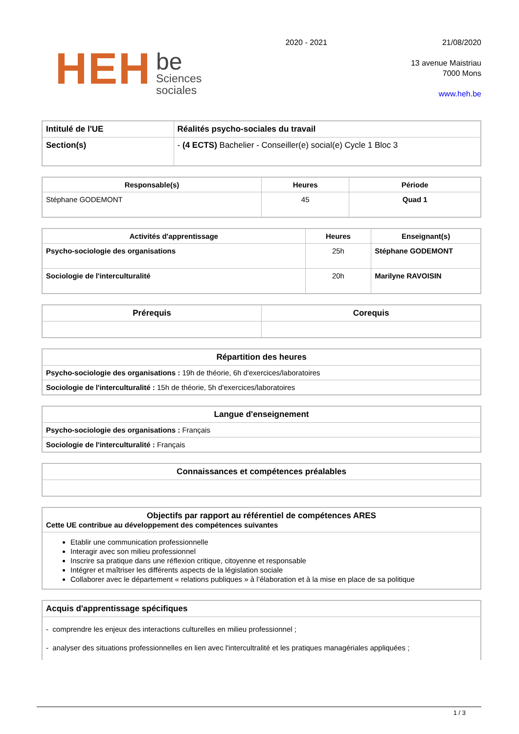HEH
be
Sciences
sociales
2020 - 2021
21/08/2020
13 avenue Maistriau
7000 Mons
www.heh.be
| Intitulé de l'UE | Réalités psycho-sociales du travail |
| --- | --- |
| Section(s) | - (4 ECTS) Bachelier - Conseiller(e) social(e) Cycle 1 Bloc 3 |
| Responsable(s) | Heures | Période |
| --- | --- | --- |
| Stéphane GODEMONT | 45 | Quad 1 |
| Activités d'apprentissage | Heures | Enseignant(s) |
| --- | --- | --- |
| Psycho-sociologie des organisations | 25h | Stéphane GODEMONT |
| Sociologie de l'interculturalité | 20h | Marilyne RAVOISIN |
| Prérequis | Corequis |
| --- | --- |
| Répartition des heures |
| --- |
| Psycho-sociologie des organisations : 19h de théorie, 6h d'exercices/laboratoires |
| Sociologie de l'interculturalité : 15h de théorie, 5h d'exercices/laboratoires |
| Langue d'enseignement |
| --- |
| Psycho-sociologie des organisations : Français |
| Sociologie de l'interculturalité : Français |
| Connaissances et compétences préalables |
| --- |
| Objectifs par rapport au référentiel de compétences ARES Cette UE contribue au développement des compétences suivantes |
| --- |
| Etablir une communication professionnelle Interagir avec son milieu professionnel Inscrire sa pratique dans une réflexion critique, citoyenne et responsable Intégrer et maîtriser les différents aspects de la législation sociale Collaborer avec le département « relations publiques » à l’élaboration et à la mise en place de sa politique |
| Acquis d'apprentissage spécifiques |
| --- |
| - comprendre les enjeux des interactions culturelles en milieu professionnel ; - analyser des situations professionnelles en lien avec l'intercultralité et les pratiques managériales appliquées ; |
1 / 3